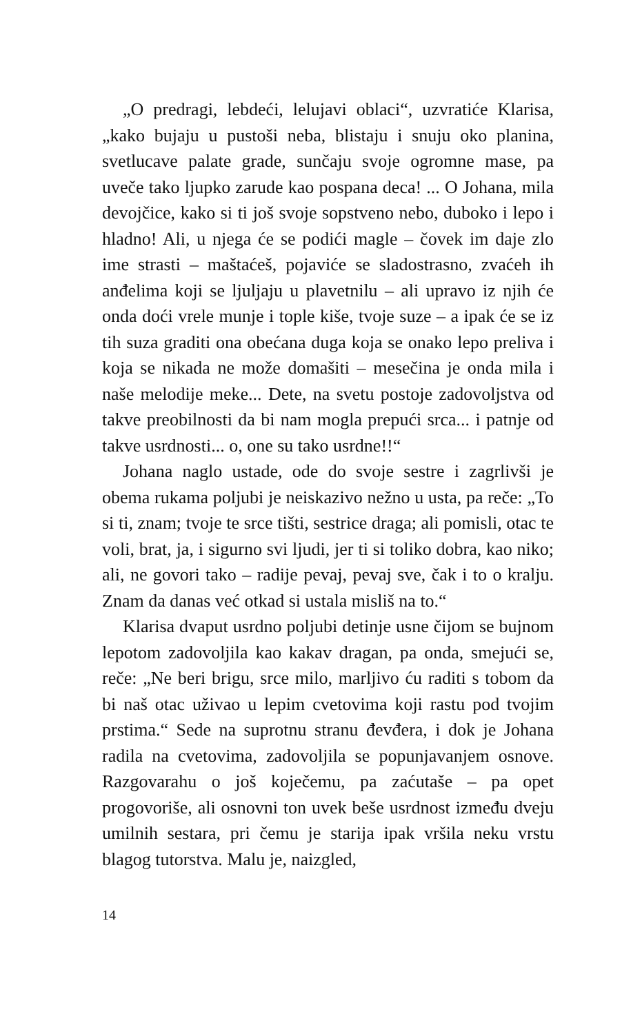„O predragi, lebdeći, lelujavi oblaci“, uzvratiće Klarisa, „kako bujaju u pustoši neba, blistaju i snuju oko planina, svetlucave palate grade, sunčaju svoje ogromne mase, pa uveče tako ljupko zarude kao pospana deca! ... O Johana, mila devojčice, kako si ti još svoje sopstveno nebo, duboko i lepo i hladno! Ali, u njega će se podići magle – čovek im daje zlo ime strasti – maštaćeš, pojaviće se sladostrasno, zvaćeh ih anđelima koji se ljuljaju u plavetnilu – ali upravo iz njih će onda doći vrele munje i tople kiše, tvoje suze – a ipak će se iz tih suza graditi ona obećana duga koja se onako lepo preliva i koja se nikada ne može domašiti – mesečina je onda mila i naše melodije meke... Dete, na svetu postoje zadovoljstva od takve preobilnosti da bi nam mogla prepući srca... i patnje od takve usrdnosti... o, one su tako usrdne!!“
Johana naglo ustade, ode do svoje sestre i zagrlivši je obema rukama poljubi je neiskazivo nežno u usta, pa reče: „To si ti, znam; tvoje te srce tišti, sestrice draga; ali pomisli, otac te voli, brat, ja, i sigurno svi ljudi, jer ti si toliko dobra, kao niko; ali, ne govori tako – radije pevaj, pevaj sve, čak i to o kralju. Znam da danas već otkad si ustala misliš na to.“
Klarisa dvaput usrdno poljubi detinje usne čijom se bujnom lepotom zadovoljila kao kakav dragan, pa onda, smejući se, reče: „Ne beri brigu, srce milo, marljivo ću raditi s tobom da bi naš otac uživao u lepim cvetovima koji rastu pod tvojim prstima.“ Sede na suprotnu stranu đevđera, i dok je Johana radila na cvetovima, zadovoljila se popunjavanjem osnove. Razgovarahu o još koječemu, pa zaćutaše – pa opet progovoriše, ali osnovni ton uvek beše usrdnost između dveju umilnih sestara, pri čemu je starija ipak vršila neku vrstu blagog tutorstva. Malu je, naizgled,
14